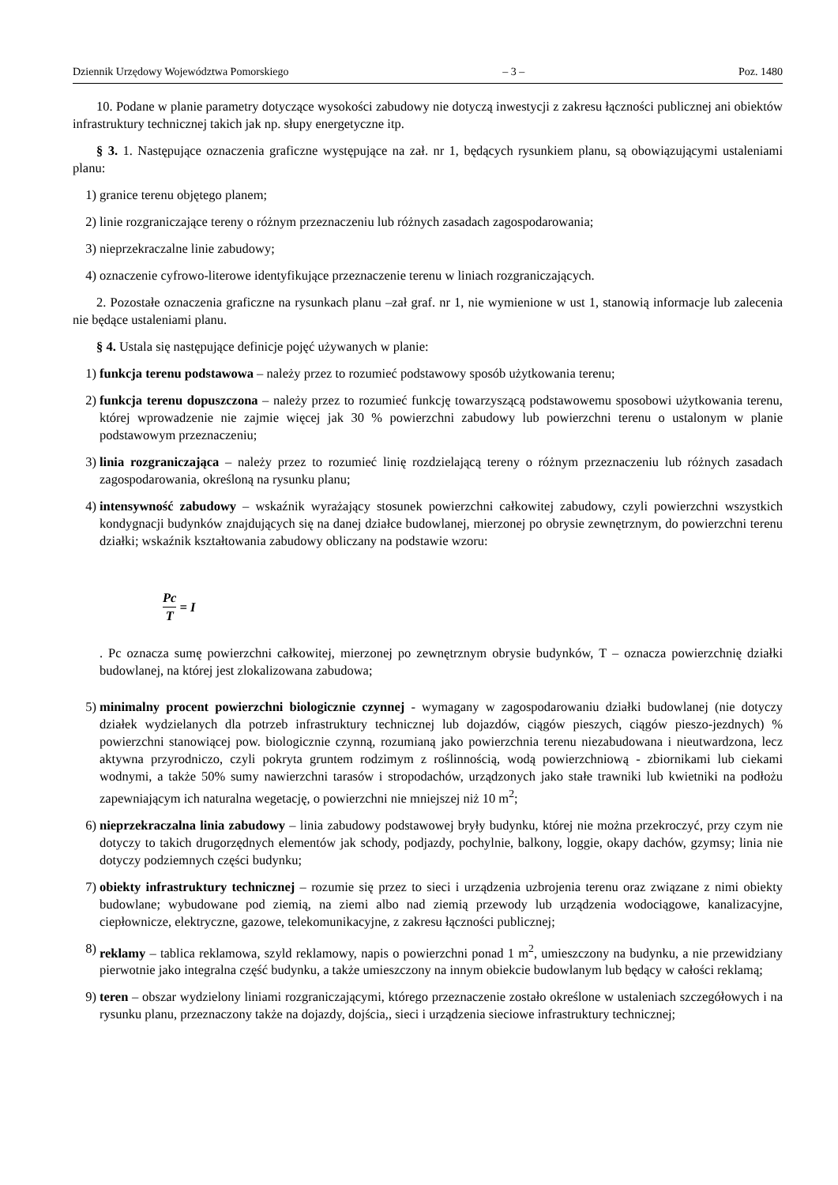Dziennik Urzędowy Województwa Pomorskiego – 3 – Poz. 1480
10. Podane w planie parametry dotyczące wysokości zabudowy nie dotyczą inwestycji z zakresu łączności publicznej ani obiektów infrastruktury technicznej takich jak np. słupy energetyczne itp.
§ 3. 1. Następujące oznaczenia graficzne występujące na zał. nr 1, będących rysunkiem planu, są obowiązującymi ustaleniami planu:
1) granice terenu objętego planem;
2) linie rozgraniczające tereny o różnym przeznaczeniu lub różnych zasadach zagospodarowania;
3) nieprzekraczalne linie zabudowy;
4) oznaczenie cyfrowo-literowe identyfikujące przeznaczenie terenu w liniach rozgraniczających.
2. Pozostałe oznaczenia graficzne na rysunkach planu –zał graf. nr 1, nie wymienione w ust 1, stanowią informacje lub zalecenia nie będące ustaleniami planu.
§ 4. Ustala się następujące definicje pojęć używanych w planie:
1) funkcja terenu podstawowa – należy przez to rozumieć podstawowy sposób użytkowania terenu;
2) funkcja terenu dopuszczona – należy przez to rozumieć funkcję towarzyszącą podstawowemu sposobowi użytkowania terenu, której wprowadzenie nie zajmie więcej jak 30 % powierzchni zabudowy lub powierzchni terenu o ustalonym w planie podstawowym przeznaczeniu;
3) linia rozgraniczająca – należy przez to rozumieć linię rozdzielającą tereny o różnym przeznaczeniu lub różnych zasadach zagospodarowania, określoną na rysunku planu;
4) intensywność zabudowy – wskaźnik wyrażający stosunek powierzchni całkowitej zabudowy, czyli powierzchni wszystkich kondygnacji budynków znajdujących się na danej działce budowlanej, mierzonej po obrysie zewnętrznym, do powierzchni terenu działki; wskaźnik kształtowania zabudowy obliczany na podstawie wzoru:
Pc T = I
. Pc oznacza sumę powierzchni całkowitej, mierzonej po zewnętrznym obrysie budynków, T – oznacza powierzchnię działki budowlanej, na której jest zlokalizowana zabudowa;
5) minimalny procent powierzchni biologicznie czynnej - wymagany w zagospodarowaniu działki budowlanej (nie dotyczy działek wydzielanych dla potrzeb infrastruktury technicznej lub dojazdów, ciągów pieszych, ciągów pieszo-jezdnych) % powierzchni stanowiącej pow. biologicznie czynną, rozumianą jako powierzchnia terenu niezabudowana i nieutwardzona, lecz aktywna przyrodniczo, czyli pokryta gruntem rodzimym z roślinnością, wodą powierzchniową - zbiornikami lub ciekami wodnymi, a także 50% sumy nawierzchni tarasów i stropodachów, urządzonych jako stałe trawniki lub kwietniki na podłożu zapewniającym ich naturalna wegetację, o powierzchni nie mniejszej niż 10 m<sup>2</sup>;
6) nieprzekraczalna linia zabudowy – linia zabudowy podstawowej bryły budynku, której nie można przekroczyć, przy czym nie dotyczy to takich drugorzędnych elementów jak schody, podjazdy, pochylnie, balkony, loggie, okapy dachów, gzymsy; linia nie dotyczy podziemnych części budynku;
7) obiekty infrastruktury technicznej – rozumie się przez to sieci i urządzenia uzbrojenia terenu oraz związane z nimi obiekty budowlane; wybudowane pod ziemią, na ziemi albo nad ziemią przewody lub urządzenia wodociągowe, kanalizacyjne, ciepłownicze, elektryczne, gazowe, telekomunikacyjne, z zakresu łączności publicznej;
8) reklamy – tablica reklamowa, szyld reklamowy, napis o powierzchni ponad 1 m<sup>2</sup>, umieszczony na budynku, a nie przewidziany pierwotnie jako integralna część budynku, a także umieszczony na innym obiekcie budowlanym lub będący w całości reklamą;
9) teren – obszar wydzielony liniami rozgraniczającymi, którego przeznaczenie zostało określone w ustaleniach szczegółowych i na rysunku planu, przeznaczony także na dojazdy, dojścia,, sieci i urządzenia sieciowe infrastruktury technicznej;